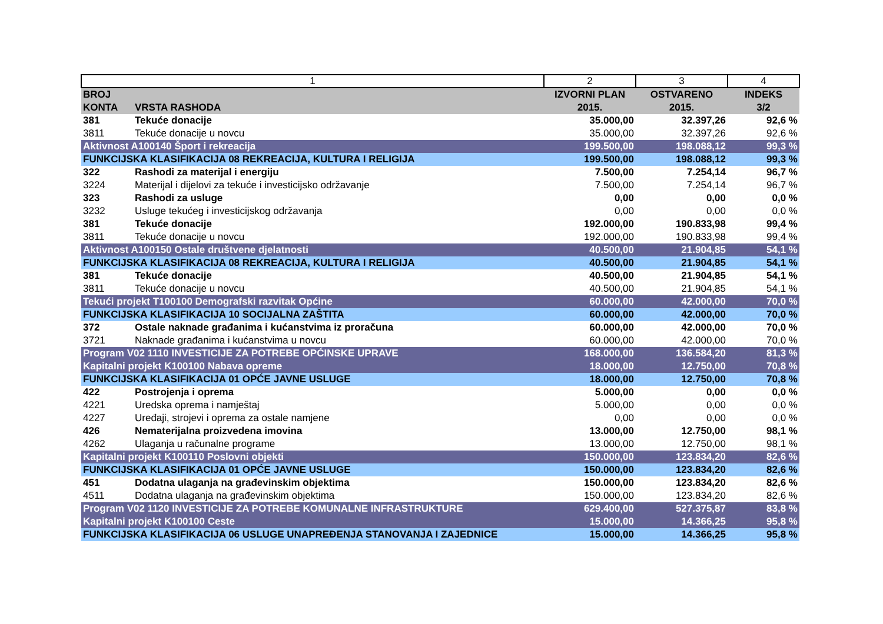| 1 | | 2 | 3 | 4 |
| BROJ KONTA | VRSTA RASHODA | IZVORNI PLAN 2015. | OSTVARENO 2015. | INDEKS 3/2 |
| 381 | Tekuće donacije | 35.000,00 | 32.397,26 | 92,6 % |
| 3811 | Tekuće donacije u novcu | 35.000,00 | 32.397,26 | 92,6 % |
| Aktivnost A100140 Šport i rekreacija | | 199.500,00 | 198.088,12 | 99,3 % |
| FUNKCIJSKA KLASIFIKACIJA 08 REKREACIJA, KULTURA I RELIGIJA | | 199.500,00 | 198.088,12 | 99,3 % |
| 322 | Rashodi za materijal i energiju | 7.500,00 | 7.254,14 | 96,7 % |
| 3224 | Materijal i dijelovi za tekuće i investicijsko održavanje | 7.500,00 | 7.254,14 | 96,7 % |
| 323 | Rashodi za usluge | 0,00 | 0,00 | 0,0 % |
| 3232 | Usluge tekućeg i investicijskog održavanja | 0,00 | 0,00 | 0,0 % |
| 381 | Tekuće donacije | 192.000,00 | 190.833,98 | 99,4 % |
| 3811 | Tekuće donacije u novcu | 192.000,00 | 190.833,98 | 99,4 % |
| Aktivnost A100150 Ostale društvene djelatnosti | | 40.500,00 | 21.904,85 | 54,1 % |
| FUNKCIJSKA KLASIFIKACIJA 08 REKREACIJA, KULTURA I RELIGIJA | | 40.500,00 | 21.904,85 | 54,1 % |
| 381 | Tekuće donacije | 40.500,00 | 21.904,85 | 54,1 % |
| 3811 | Tekuće donacije u novcu | 40.500,00 | 21.904,85 | 54,1 % |
| Tekući projekt T100100 Demografski razvitak Općine | | 60.000,00 | 42.000,00 | 70,0 % |
| FUNKCIJSKA KLASIFIKACIJA 10 SOCIJALNA ZAŠTITA | | 60.000,00 | 42.000,00 | 70,0 % |
| 372 | Ostale naknade građanima i kućanstvima iz proračuna | 60.000,00 | 42.000,00 | 70,0 % |
| 3721 | Naknade građanima i kućanstvima u novcu | 60.000,00 | 42.000,00 | 70,0 % |
| Program V02 1110 INVESTICIJE ZA POTREBE OPĆINSKE UPRAVE | | 168.000,00 | 136.584,20 | 81,3 % |
| Kapitalni projekt K100100 Nabava opreme | | 18.000,00 | 12.750,00 | 70,8 % |
| FUNKCIJSKA KLASIFIKACIJA 01 OPĆE JAVNE USLUGE | | 18.000,00 | 12.750,00 | 70,8 % |
| 422 | Postrojenja i oprema | 5.000,00 | 0,00 | 0,0 % |
| 4221 | Uredska oprema i namještaj | 5.000,00 | 0,00 | 0,0 % |
| 4227 | Uređaji, strojevi i oprema za ostale namjene | 0,00 | 0,00 | 0,0 % |
| 426 | Nematerijalna proizvedena imovina | 13.000,00 | 12.750,00 | 98,1 % |
| 4262 | Ulaganja u računalne programe | 13.000,00 | 12.750,00 | 98,1 % |
| Kapitalni projekt K100110 Poslovni objekti | | 150.000,00 | 123.834,20 | 82,6 % |
| FUNKCIJSKA KLASIFIKACIJA 01 OPĆE JAVNE USLUGE | | 150.000,00 | 123.834,20 | 82,6 % |
| 451 | Dodatna ulaganja na građevinskim objektima | 150.000,00 | 123.834,20 | 82,6 % |
| 4511 | Dodatna ulaganja na građevinskim objektima | 150.000,00 | 123.834,20 | 82,6 % |
| Program V02 1120 INVESTICIJE ZA POTREBE KOMUNALNE INFRASTRUKTURE | | 629.400,00 | 527.375,87 | 83,8 % |
| Kapitalni projekt K100100 Ceste | | 15.000,00 | 14.366,25 | 95,8 % |
| FUNKCIJSKA KLASIFIKACIJA 06 USLUGE UNAPREĐENJA STANOVANJA I ZAJEDNICE | | 15.000,00 | 14.366,25 | 95,8 % |